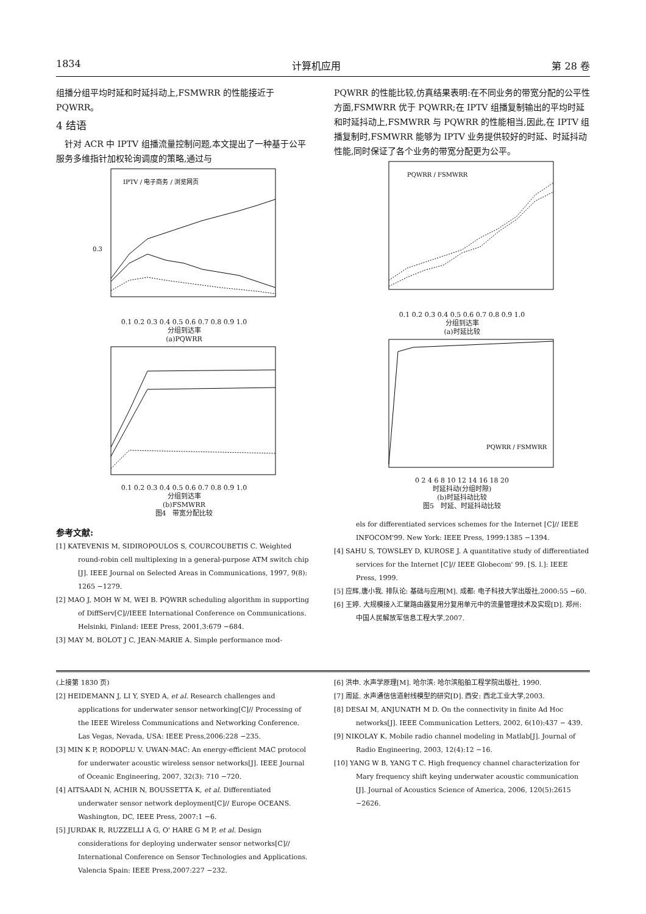1834 计算机应用 第 28 卷
组播分组平均时延和时延抖动上,FSMWRR 的性能接近于 PQWRR。
4 结语
　针对 ACR 中 IPTV 组播流量控制问题,本文提出了一种基于公平服务多维指针加权轮询调度的策略,通过与
IPTV / 电子商务 / 浏览网页
0.3
0.1 0.2 0.3 0.4 0.5 0.6 0.7 0.8 0.9 1.0
分组到达率
(a)PQWRR
0.1 0.2 0.3 0.4 0.5 0.6 0.7 0.8 0.9 1.0
分组到达率
(b)FSMWRR
图4　带宽分配比较
参考文献:
[1] KATEVENIS M, SIDIROPOULOS S, COURCOUBETIS C. Weighted round-robin cell multiplexing in a general-purpose ATM switch chip [J]. IEEE Journal on Selected Areas in Communications, 1997, 9(8): 1265 −1279.
[2] MAO J, MOH W M, WEI B. PQWRR scheduling algorithm in supporting of DiffServ[C]//IEEE International Conference on Communications. Helsinki, Finland: IEEE Press, 2001,3:679 −684.
[3] MAY M, BOLOT J C, JEAN-MARIE A. Simple performance mod-
PQWRR 的性能比较,仿真结果表明:在不同业务的带宽分配的公平性方面,FSMWRR 优于 PQWRR;在 IPTV 组播复制输出的平均时延和时延抖动上,FSMWRR 与 PQWRR 的性能相当,因此,在 IPTV 组播复制时,FSMWRR 能够为 IPTV 业务提供较好的时延、时延抖动性能,同时保证了各个业务的带宽分配更为公平。
PQWRR / FSMWRR
0.1 0.2 0.3 0.4 0.5 0.6 0.7 0.8 0.9 1.0
分组到达率
(a)时延比较
PQWRR / FSMWRR
0 2 4 6 8 10 12 14 16 18 20
时延抖动(分组时隙)
(b)时延抖动比较
图5　时延、时延抖动比较
els for differentiated services schemes for the Internet [C]// IEEE INFOCOM'99. New York: IEEE Press, 1999:1385 −1394.
[4] SAHU S, TOWSLEY D, KUROSE J. A quantitative study of differentiated services for the Internet [C]// IEEE Globecom' 99. [S. l.]: IEEE Press, 1999.
[5] 应辉,唐小我. 排队论: 基础与应用[M]. 成都: 电子科技大学出版社,2000:55 −60.
[6] 王婷. 大规模接入汇聚路由器复用分复用单元中的流量管理技术及实现[D]. 郑州: 中国人民解放军信息工程大学,2007.
(上接第 1830 页)
[2] HEIDEMANN J, LI Y, SYED A, et al. Research challenges and applications for underwater sensor networking[C]// Processing of the IEEE Wireless Communications and Networking Conference. Las Vegas, Nevada, USA: IEEE Press,2006:228 −235.
[3] MIN K P, RODOPLU V. UWAN-MAC: An energy-efficient MAC protocol for underwater acoustic wireless sensor networks[J]. IEEE Journal of Oceanic Engineering, 2007, 32(3): 710 −720.
[4] AITSAADI N, ACHIR N, BOUSSETTA K, et al. Differentiated underwater sensor network deployment[C]// Europe OCEANS. Washington, DC, IEEE Press, 2007:1 −6.
[5] JURDAK R, RUZZELLI A G, O' HARE G M P, et al. Design considerations for deploying underwater sensor networks[C]// International Conference on Sensor Technologies and Applications. Valencia Spain: IEEE Press,2007:227 −232.
[6] 洪申. 水声学原理[M]. 哈尔滨: 哈尔滨船舶工程学院出版社, 1990.
[7] 周延. 水声通信信道射线模型的研究[D]. 西安: 西北工业大学,2003.
[8] DESAI M, ANJUNATH M D. On the connectivity in finite Ad Hoc networks[J]. IEEE Communication Letters, 2002, 6(10):437 − 439.
[9] NIKOLAY K. Mobile radio channel modeling in Matlab[J]. Journal of Radio Engineering, 2003, 12(4):12 −16.
[10] YANG W B, YANG T C. High frequency channel characterization for Mary frequency shift keying underwater acoustic communication [J]. Journal of Acoustics Science of America, 2006, 120(5):2615 −2626.